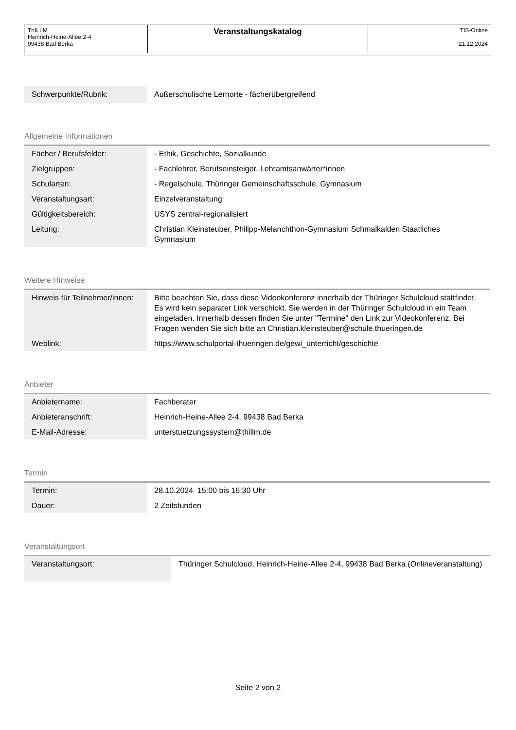| ThILLM Heinrich-Heine-Allee 2-4 99438 Bad Berka | Veranstaltungskatalog | TIS-Online 21.12.2024 |
| Schwerpunkte/Rubrik: | Außerschulische Lernorte - fächerübergreifend |
Allgemeine Informationen
| Fächer / Berufsfelder: | - Ethik, Geschichte, Sozialkunde |
| Zielgruppen: | - Fachlehrer, Berufseinsteiger, Lehramtsanwärter*innen |
| Schularten: | - Regelschule, Thüringer Gemeinschaftsschule, Gymnasium |
| Veranstaltungsart: | Einzelveranstaltung |
| Gültigkeitsbereich: | USYS zentral-regionalisiert |
| Leitung: | Christian Kleinsteuber, Philipp-Melanchthon-Gymnasium Schmalkalden Staatliches Gymnasium |
Weitere Hinweise
| Hinweis für Teilnehmer/innen: | Bitte beachten Sie, dass diese Videokonferenz innerhalb der Thüringer Schulcloud stattfindet. Es wird kein separater Link verschickt. Sie werden in der Thüringer Schulcloud in ein Team eingeladen. Innerhalb dessen finden Sie unter "Termine" den Link zur Videokonferenz. Bei Fragen wenden Sie sich bitte an Christian.kleinsteuber@schule.thueringen.de |
| Weblink: | https://www.schulportal-thueringen.de/gewi_unterricht/geschichte |
Anbieter
| Anbietername: | Fachberater |
| Anbieteranschrift: | Heinrich-Heine-Allee 2-4, 99438 Bad Berka |
| E-Mail-Adresse: | unterstuetzungssystem@thillm.de |
Termin
| Termin: | 28.10.2024 15:00 bis 16:30 Uhr |
| Dauer: | 2 Zeitstunden |
Veranstaltungsort
| Veranstaltungsort: | Thüringer Schulcloud, Heinrich-Heine-Allee 2-4, 99438 Bad Berka (Onlineveranstaltung) |
Seite 2 von 2